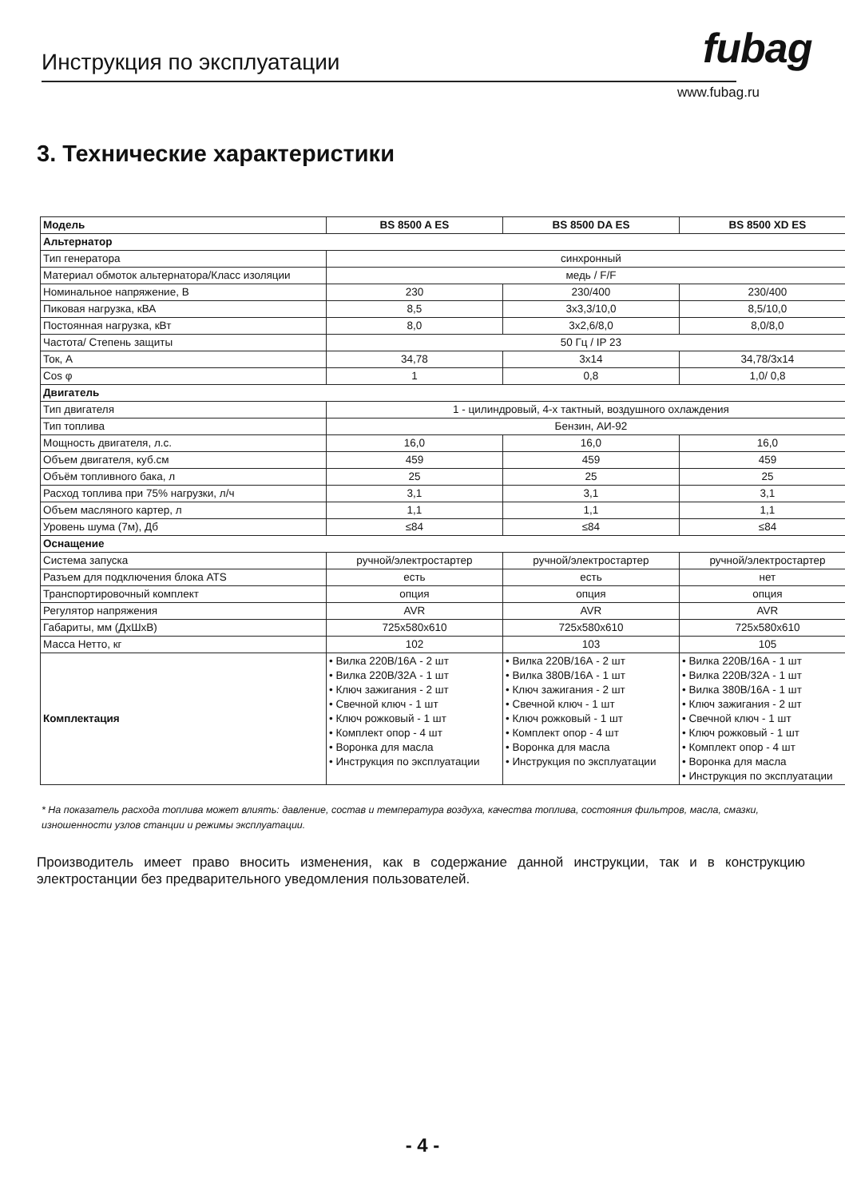Инструкция по эксплуатации fubag
www.fubag.ru
3. Технические характеристики
| Модель | BS 8500 A ES | BS 8500 DA ES | BS 8500 XD ES |
| --- | --- | --- | --- |
| Альтернатор | | | |
| Тип генератора | синхронный | | |
| Материал обмоток альтернатора/Класс изоляции | медь / F/F | | |
| Номинальное напряжение, В | 230 | 230/400 | 230/400 |
| Пиковая нагрузка, кВА | 8,5 | 3x3,3/10,0 | 8,5/10,0 |
| Постоянная нагрузка, кВт | 8,0 | 3x2,6/8,0 | 8,0/8,0 |
| Частота/ Степень защиты | 50 Гц / IP 23 | | |
| Ток, А | 34,78 | 3x14 | 34,78/3x14 |
| Cos φ | 1 | 0,8 | 1,0/ 0,8 |
| Двигатель | | | |
| Тип двигателя | 1 - цилиндровый, 4-х тактный, воздушного охлаждения | | |
| Тип топлива | Бензин, АИ-92 | | |
| Мощность двигателя, л.с. | 16,0 | 16,0 | 16,0 |
| Объем двигателя, куб.см | 459 | 459 | 459 |
| Объём топливного бака, л | 25 | 25 | 25 |
| Расход топлива при 75% нагрузки, л/ч | 3,1 | 3,1 | 3,1 |
| Объем масляного картер, л | 1,1 | 1,1 | 1,1 |
| Уровень шума (7м), Дб | ≤84 | ≤84 | ≤84 |
| Оснащение | | | |
| Система запуска | ручной/электростартер | ручной/электростартер | ручной/электростартер |
| Разъем для подключения блока ATS | есть | есть | нет |
| Транспортировочный комплект | опция | опция | опция |
| Регулятор напряжения | AVR | AVR | AVR |
| Габариты, мм (ДxШxВ) | 725x580x610 | 725x580x610 | 725x580x610 |
| Масса Нетто, кг | 102 | 103 | 105 |
| Комплектация | • Вилка 220В/16А - 2 шт • Вилка 220В/32А - 1 шт • Ключ зажигания - 2 шт • Свечной ключ - 1 шт • Ключ рожковый - 1 шт • Комплект опор - 4 шт • Воронка для масла • Инструкция по эксплуатации | • Вилка 220В/16А - 2 шт • Вилка 380В/16А - 1 шт • Ключ зажигания - 2 шт • Свечной ключ - 1 шт • Ключ рожковый - 1 шт • Комплект опор - 4 шт • Воронка для масла • Инструкция по эксплуатации | • Вилка 220В/16А - 1 шт • Вилка 220В/32А - 1 шт • Вилка 380В/16А - 1 шт • Ключ зажигания - 2 шт • Свечной ключ - 1 шт • Ключ рожковый - 1 шт • Комплект опор - 4 шт • Воронка для масла • Инструкция по эксплуатации |
* На показатель расхода топлива может влиять: давление, состав и температура воздуха, качества топлива, состояния фильтров, масла, смазки, изношенности узлов станции и режимы эксплуатации.
Производитель имеет право вносить изменения, как в содержание данной инструкции, так и в конструкцию электростанции без предварительного уведомления пользователей.
- 4 -